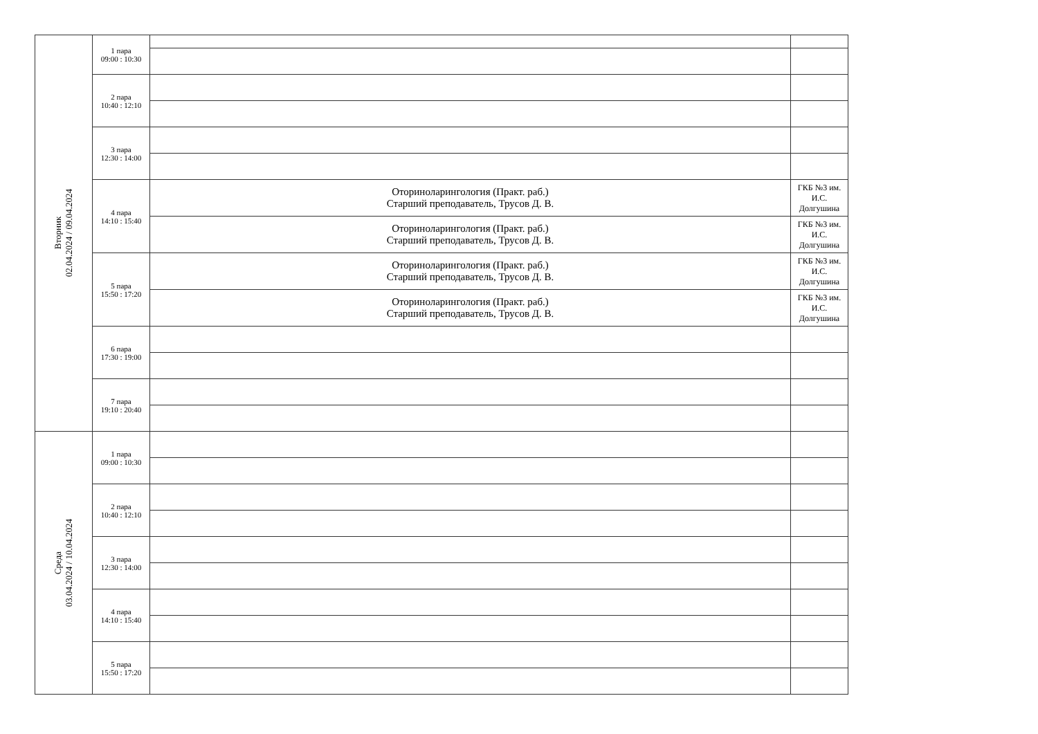| Вторник 02.04.2024 / 09.04.2024 | 1 пара 09:00 : 10:30 | | |
| | 2 пара 10:40 : 12:10 | | |
| | 3 пара 12:30 : 14:00 | | |
| | 4 пара 14:10 : 15:40 | Оториноларингология (Практ. раб.) Старший преподаватель, Трусов Д. В. | ГКБ №3 им. И.С. Долгушина |
| | | Оториноларингология (Практ. раб.) Старший преподаватель, Трусов Д. В. | ГКБ №3 им. И.С. Долгушина |
| | 5 пара 15:50 : 17:20 | Оториноларингология (Практ. раб.) Старший преподаватель, Трусов Д. В. | ГКБ №3 им. И.С. Долгушина |
| | | Оториноларингология (Практ. раб.) Старший преподаватель, Трусов Д. В. | ГКБ №3 им. И.С. Долгушина |
| | 6 пара 17:30 : 19:00 | | |
| | 7 пара 19:10 : 20:40 | | |
| Среда 03.04.2024 / 10.04.2024 | 1 пара 09:00 : 10:30 | | |
| | 2 пара 10:40 : 12:10 | | |
| | 3 пара 12:30 : 14:00 | | |
| | 4 пара 14:10 : 15:40 | | |
| | 5 пара 15:50 : 17:20 | | |